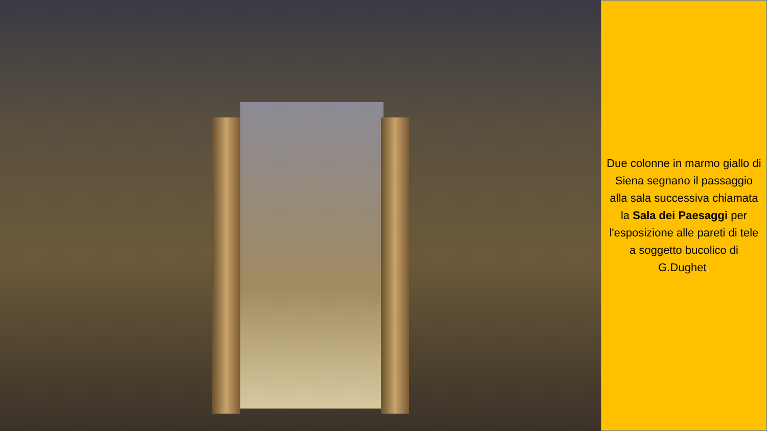Due colonne in marmo giallo di Siena segnano il passaggio alla sala successiva chiamata la Sala dei Paesaggi per l'esposizione alle pareti di tele a soggetto bucolico di G.Dughet.